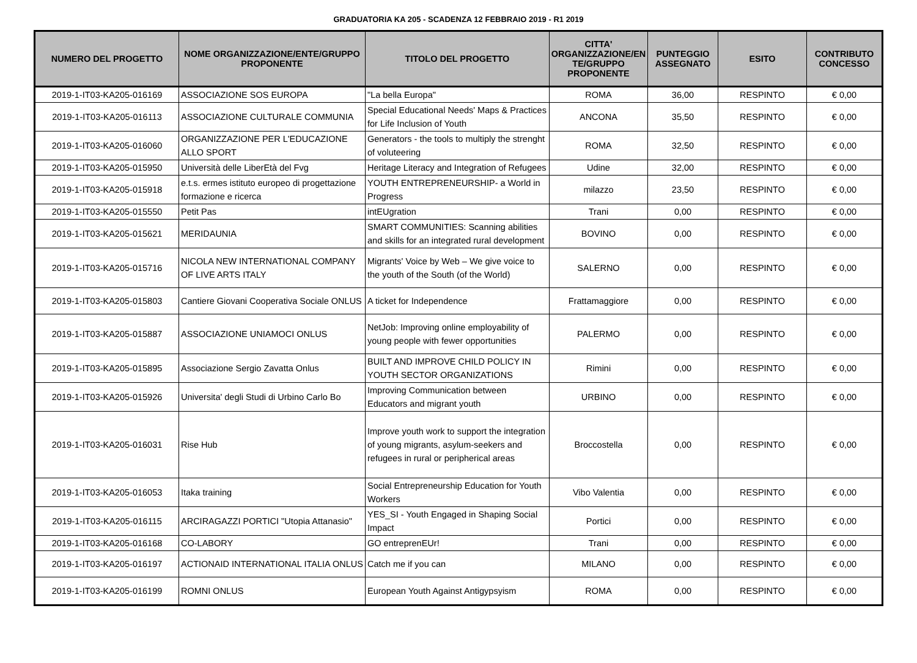GRADUATORIA KA 205 - SCADENZA 12 FEBBRAIO 2019 - R1 2019
| NUMERO DEL PROGETTO | NOME ORGANIZZAZIONE/ENTE/GRUPPO PROPONENTE | TITOLO DEL PROGETTO | CITTA' ORGANIZZAZIONE/EN TE/GRUPPO PROPONENTE | PUNTEGGIO ASSEGNATO | ESITO | CONTRIBUTO CONCESSO |
| --- | --- | --- | --- | --- | --- | --- |
| 2019-1-IT03-KA205-016169 | ASSOCIAZIONE SOS EUROPA | "La bella Europa" | ROMA | 36,00 | RESPINTO | € 0,00 |
| 2019-1-IT03-KA205-016113 | ASSOCIAZIONE CULTURALE COMMUNIA | Special Educational Needs' Maps & Practices for Life Inclusion of Youth | ANCONA | 35,50 | RESPINTO | € 0,00 |
| 2019-1-IT03-KA205-016060 | ORGANIZZAZIONE PER L'EDUCAZIONE ALLO SPORT | Generators - the tools to multiply the strenght of voluteering | ROMA | 32,50 | RESPINTO | € 0,00 |
| 2019-1-IT03-KA205-015950 | Università delle LiberEtà del Fvg | Heritage Literacy and Integration of Refugees | Udine | 32,00 | RESPINTO | € 0,00 |
| 2019-1-IT03-KA205-015918 | e.t.s. ermes istituto europeo di progettazione formazione e ricerca | YOUTH ENTREPRENEURSHIP- a World in Progress | milazzo | 23,50 | RESPINTO | € 0,00 |
| 2019-1-IT03-KA205-015550 | Petit Pas | intEUgration | Trani | 0,00 | RESPINTO | € 0,00 |
| 2019-1-IT03-KA205-015621 | MERIDAUNIA | SMART COMMUNITIES: Scanning abilities and skills for an integrated rural development | BOVINO | 0,00 | RESPINTO | € 0,00 |
| 2019-1-IT03-KA205-015716 | NICOLA NEW INTERNATIONAL COMPANY OF LIVE ARTS ITALY | Migrants' Voice by Web – We give voice to the youth of the South (of the World) | SALERNO | 0,00 | RESPINTO | € 0,00 |
| 2019-1-IT03-KA205-015803 | Cantiere Giovani Cooperativa Sociale ONLUS | A ticket for Independence | Frattamaggiore | 0,00 | RESPINTO | € 0,00 |
| 2019-1-IT03-KA205-015887 | ASSOCIAZIONE UNIAMOCI ONLUS | NetJob: Improving online employability of young people with fewer opportunities | PALERMO | 0,00 | RESPINTO | € 0,00 |
| 2019-1-IT03-KA205-015895 | Associazione Sergio Zavatta Onlus | BUILT AND IMPROVE CHILD POLICY IN YOUTH SECTOR ORGANIZATIONS | Rimini | 0,00 | RESPINTO | € 0,00 |
| 2019-1-IT03-KA205-015926 | Universita' degli Studi di Urbino Carlo Bo | Improving Communication between Educators and migrant youth | URBINO | 0,00 | RESPINTO | € 0,00 |
| 2019-1-IT03-KA205-016031 | Rise Hub | Improve youth work to support the integration of young migrants, asylum-seekers and refugees in rural or peripherical areas | Broccostella | 0,00 | RESPINTO | € 0,00 |
| 2019-1-IT03-KA205-016053 | Itaka training | Social Entrepreneurship Education for Youth Workers | Vibo Valentia | 0,00 | RESPINTO | € 0,00 |
| 2019-1-IT03-KA205-016115 | ARCIRAGAZZI PORTICI "Utopia Attanasio" | YES_SI - Youth Engaged in Shaping Social Impact | Portici | 0,00 | RESPINTO | € 0,00 |
| 2019-1-IT03-KA205-016168 | CO-LABORY | GO entreprenEUr! | Trani | 0,00 | RESPINTO | € 0,00 |
| 2019-1-IT03-KA205-016197 | ACTIONAID INTERNATIONAL ITALIA ONLUS | Catch me if you can | MILANO | 0,00 | RESPINTO | € 0,00 |
| 2019-1-IT03-KA205-016199 | ROMNI ONLUS | European Youth Against Antigypsyism | ROMA | 0,00 | RESPINTO | € 0,00 |